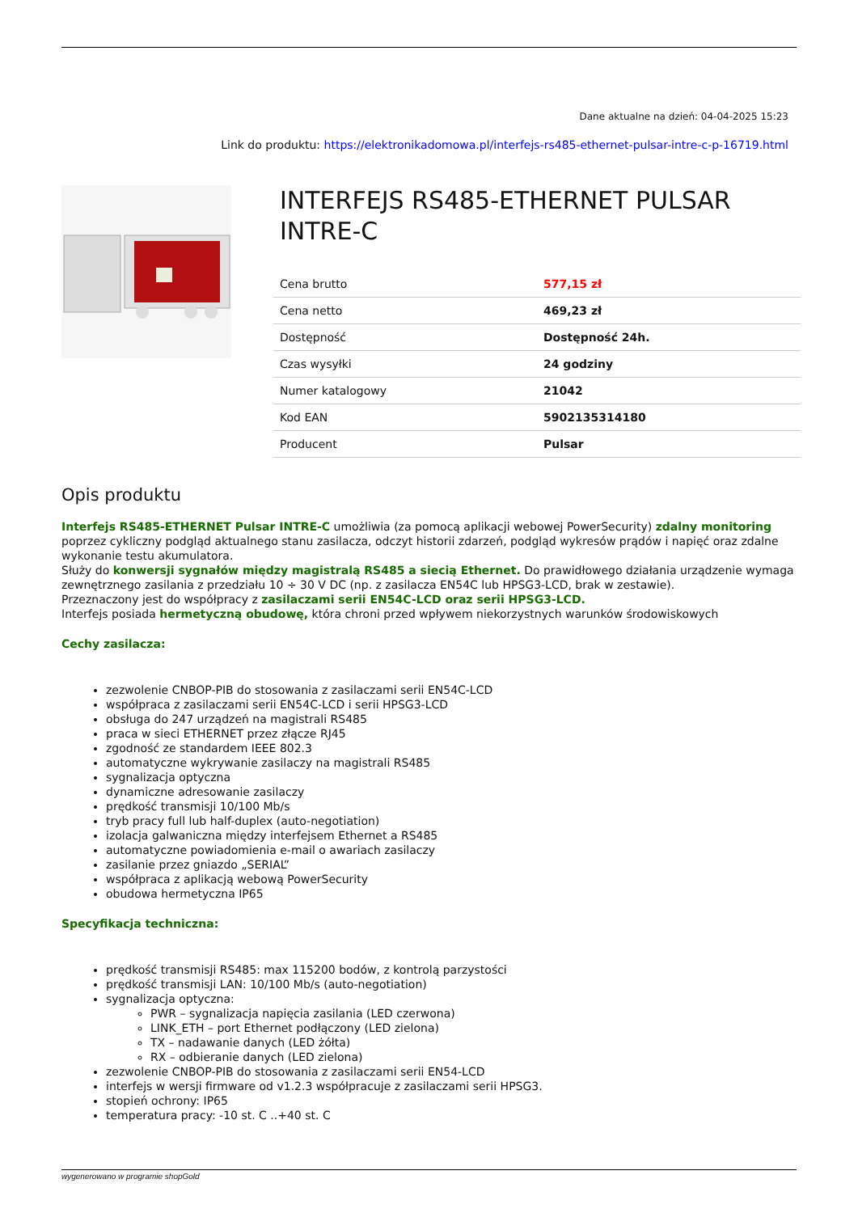Dane aktualne na dzień: 04-04-2025 15:23
Link do produktu: https://elektronikadomowa.pl/interfejs-rs485-ethernet-pulsar-intre-c-p-16719.html
INTERFEJS RS485-ETHERNET PULSAR INTRE-C
| Cena brutto | 577,15 zł |
| Cena netto | 469,23 zł |
| Dostępność | Dostępność 24h. |
| Czas wysyłki | 24 godziny |
| Numer katalogowy | 21042 |
| Kod EAN | 5902135314180 |
| Producent | Pulsar |
Opis produktu
Interfejs RS485-ETHERNET Pulsar INTRE-C umożliwia (za pomocą aplikacji webowej PowerSecurity) zdalny monitoring poprzez cykliczny podgląd aktualnego stanu zasilacza, odczyt historii zdarzeń, podgląd wykresów prądów i napięć oraz zdalne wykonanie testu akumulatora.
Służy do konwersji sygnałów między magistralą RS485 a siecią Ethernet. Do prawidłowego działania urządzenie wymaga zewnętrznego zasilania z przedziału 10 ÷ 30 V DC (np. z zasilacza EN54C lub HPSG3-LCD, brak w zestawie).
Przeznaczony jest do współpracy z zasilaczami serii EN54C-LCD oraz serii HPSG3-LCD.
Interfejs posiada hermetyczną obudowę, która chroni przed wpływem niekorzystnych warunków środowiskowych
Cechy zasilacza:
zezwolenie CNBOP-PIB do stosowania z zasilaczami serii EN54C-LCD
współpraca z zasilaczami serii EN54C-LCD i serii HPSG3-LCD
obsługa do 247 urządzeń na magistrali RS485
praca w sieci ETHERNET przez złącze RJ45
zgodność ze standardem IEEE 802.3
automatyczne wykrywanie zasilaczy na magistrali RS485
sygnalizacja optyczna
dynamiczne adresowanie zasilaczy
prędkość transmisji 10/100 Mb/s
tryb pracy full lub half-duplex (auto-negotiation)
izolacja galwaniczna między interfejsem Ethernet a RS485
automatyczne powiadomienia e-mail o awariach zasilaczy
zasilanie przez gniazdo „SERIAL”
współpraca z aplikacją webową PowerSecurity
obudowa hermetyczna IP65
Specyfikacja techniczna:
prędkość transmisji RS485: max 115200 bodów, z kontrolą parzystości
prędkość transmisji LAN: 10/100 Mb/s (auto-negotiation)
sygnalizacja optyczna:
PWR – sygnalizacja napięcia zasilania (LED czerwona)
LINK_ETH – port Ethernet podłączony (LED zielona)
TX – nadawanie danych (LED żółta)
RX – odbieranie danych (LED zielona)
zezwolenie CNBOP-PIB do stosowania z zasilaczami serii EN54-LCD
interfejs w wersji firmware od v1.2.3 współpracuje z zasilaczami serii HPSG3.
stopień ochrony: IP65
temperatura pracy: -10 st. C ..+40 st. C
wygenerowano w programie shopGold